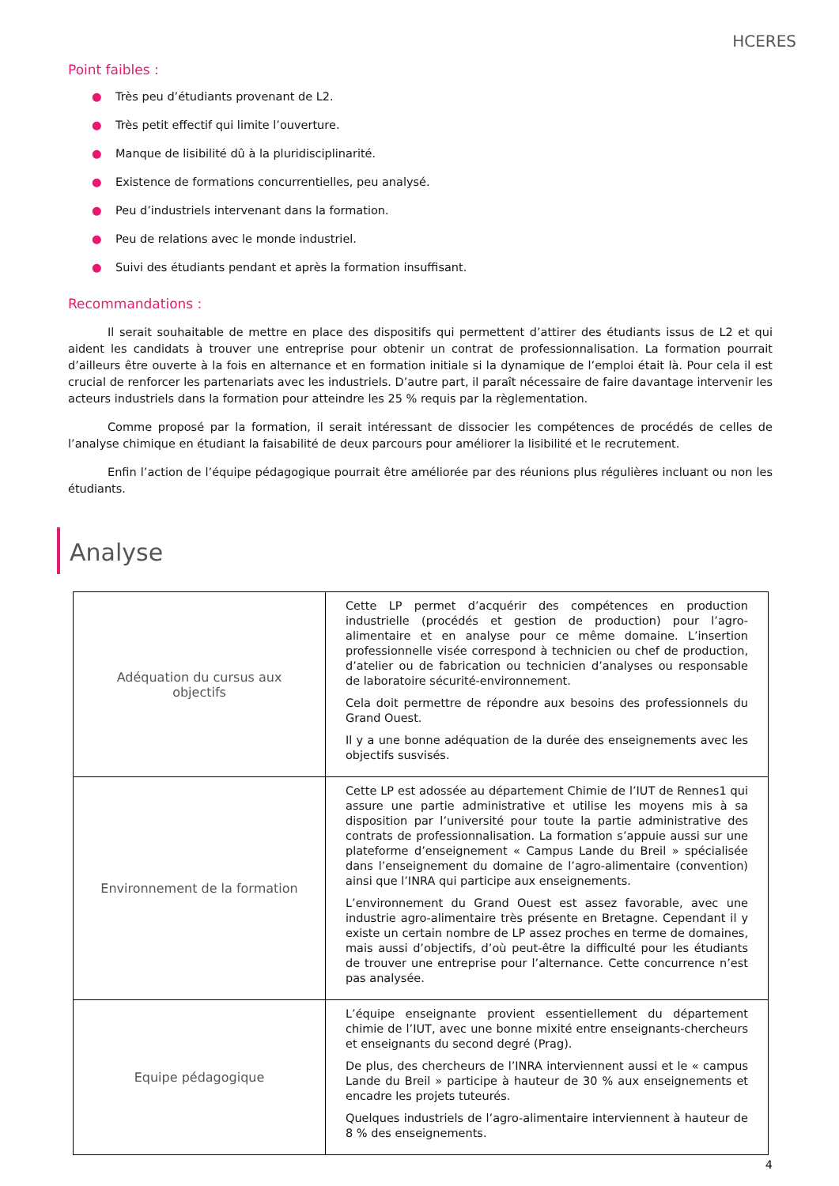HCERES
Point faibles :
● Très peu d’étudiants provenant de L2.
● Très petit effectif qui limite l’ouverture.
● Manque de lisibilité dû à la pluridisciplinarité.
● Existence de formations concurrentielles, peu analysé.
● Peu d’industriels intervenant dans la formation.
● Peu de relations avec le monde industriel.
● Suivi des étudiants pendant et après la formation insuffisant.
Recommandations :
Il serait souhaitable de mettre en place des dispositifs qui permettent d’attirer des étudiants issus de L2 et qui aident les candidats à trouver une entreprise pour obtenir un contrat de professionnalisation. La formation pourrait d’ailleurs être ouverte à la fois en alternance et en formation initiale si la dynamique de l’emploi était là. Pour cela il est crucial de renforcer les partenariats avec les industriels. D’autre part, il paraît nécessaire de faire davantage intervenir les acteurs industriels dans la formation pour atteindre les 25 % requis par la règlementation.
Comme proposé par la formation, il serait intéressant de dissocier les compétences de procédés de celles de l’analyse chimique en étudiant la faisabilité de deux parcours pour améliorer la lisibilité et le recrutement.
Enfin l’action de l’équipe pédagogique pourrait être améliorée par des réunions plus régulières incluant ou non les étudiants.
Analyse
| Adéquation du cursus aux objectifs | Cette LP permet d’acquérir des compétences en production industrielle (procédés et gestion de production) pour l’agro-alimentaire et en analyse pour ce même domaine. L’insertion professionnelle visée correspond à technicien ou chef de production, d’atelier ou de fabrication ou technicien d’analyses ou responsable de laboratoire sécurité-environnement. Cela doit permettre de répondre aux besoins des professionnels du Grand Ouest. Il y a une bonne adéquation de la durée des enseignements avec les objectifs susvisés. |
| Environnement de la formation | Cette LP est adossée au département Chimie de l’IUT de Rennes1 qui assure une partie administrative et utilise les moyens mis à sa disposition par l’université pour toute la partie administrative des contrats de professionnalisation. La formation s’appuie aussi sur une plateforme d’enseignement « Campus Lande du Breil » spécialisée dans l’enseignement du domaine de l’agro-alimentaire (convention) ainsi que l’INRA qui participe aux enseignements. L’environnement du Grand Ouest est assez favorable, avec une industrie agro-alimentaire très présente en Bretagne. Cependant il y existe un certain nombre de LP assez proches en terme de domaines, mais aussi d’objectifs, d’où peut-être la difficulté pour les étudiants de trouver une entreprise pour l’alternance. Cette concurrence n’est pas analysée. |
| Equipe pédagogique | L’équipe enseignante provient essentiellement du département chimie de l’IUT, avec une bonne mixité entre enseignants-chercheurs et enseignants du second degré (Prag). De plus, des chercheurs de l’INRA interviennent aussi et le « campus Lande du Breil » participe à hauteur de 30 % aux enseignements et encadre les projets tuteurés. Quelques industriels de l’agro-alimentaire interviennent à hauteur de 8 % des enseignements. |
4